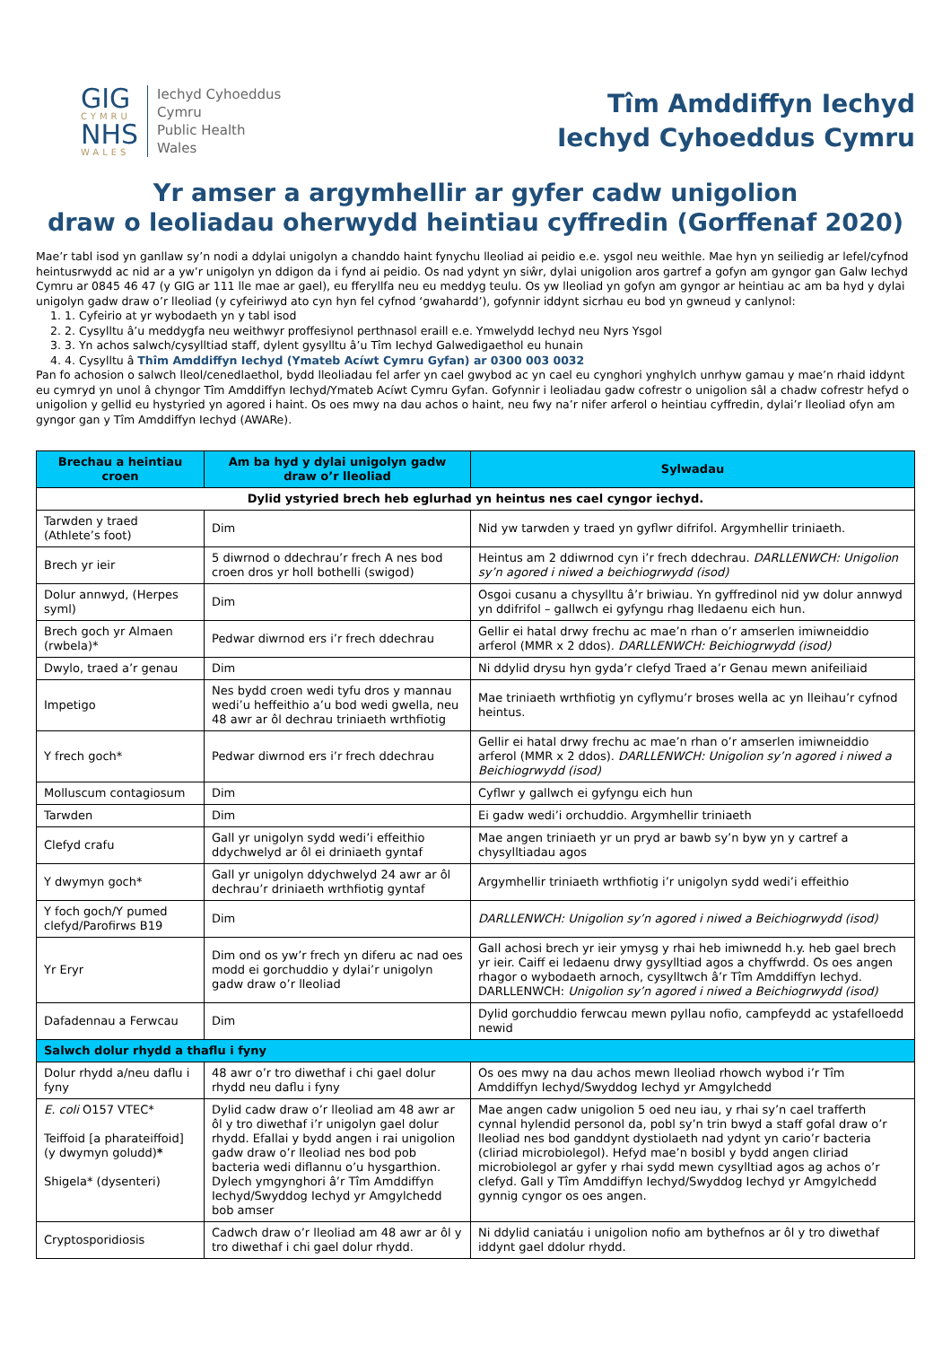GIG
CYMRU
NHS
WALES
Iechyd Cyhoeddus
Cymru
Public Health
Wales
Tîm Amddiffyn Iechyd
Iechyd Cyhoeddus Cymru
Yr amser a argymhellir ar gyfer cadw unigolion
draw o leoliadau oherwydd heintiau cyffredin (Gorffenaf 2020)
Mae’r tabl isod yn ganllaw sy’n nodi a ddylai unigolyn a chanddo haint fynychu lleoliad ai peidio e.e. ysgol neu weithle. Mae hyn yn seiliedig ar lefel/cyfnod heintusrwydd ac nid ar a yw’r unigolyn yn ddigon da i fynd ai peidio. Os nad ydynt yn siŵr, dylai unigolion aros gartref a gofyn am gyngor gan Galw Iechyd Cymru ar 0845 46 47 (y GIG ar 111 lle mae ar gael), eu fferyllfa neu eu meddyg teulu. Os yw lleoliad yn gofyn am gyngor ar heintiau ac am ba hyd y dylai unigolyn gadw draw o’r lleoliad (y cyfeiriwyd ato cyn hyn fel cyfnod ‘gwahardd’), gofynnir iddynt sicrhau eu bod yn gwneud y canlynol:
1. 1. Cyfeirio at yr wybodaeth yn y tabl isod
2. 2. Cysylltu â’u meddygfa neu weithwyr proffesiynol perthnasol eraill e.e. Ymwelydd Iechyd neu Nyrs Ysgol
3. 3. Yn achos salwch/cysylltiad staff, dylent gysylltu â’u Tîm Iechyd Galwedigaethol eu hunain
4. 4. Cysylltu â Thîm Amddiffyn Iechyd (Ymateb Acíwt Cymru Gyfan) ar 0300 003 0032
Pan fo achosion o salwch lleol/cenedlaethol, bydd lleoliadau fel arfer yn cael gwybod ac yn cael eu cynghori ynghylch unrhyw gamau y mae’n rhaid iddynt eu cymryd yn unol â chyngor Tîm Amddiffyn Iechyd/Ymateb Acíwt Cymru Gyfan. Gofynnir i leoliadau gadw cofrestr o unigolion sâl a chadw cofrestr hefyd o unigolion y gellid eu hystyried yn agored i haint. Os oes mwy na dau achos o haint, neu fwy na’r nifer arferol o heintiau cyffredin, dylai’r lleoliad ofyn am gyngor gan y Tîm Amddiffyn Iechyd (AWARe).
| Brechau a heintiau croen | Am ba hyd y dylai unigolyn gadw draw o’r lleoliad | Sylwadau |
| --- | --- | --- |
| Dylid ystyried brech heb eglurhad yn heintus nes cael cyngor iechyd. | | |
| Tarwden y traed (Athlete’s foot) | Dim | Nid yw tarwden y traed yn gyflwr difrifol. Argymhellir triniaeth. |
| Brech yr ieir | 5 diwrnod o ddechrau’r frech A nes bod croen dros yr holl bothelli (swigod) | Heintus am 2 ddiwrnod cyn i’r frech ddechrau. DARLLENWCH: Unigolion sy’n agored i niwed a beichiogrwydd (isod) |
| Dolur annwyd, (Herpes syml) | Dim | Osgoi cusanu a chysylltu â’r briwiau. Yn gyffredinol nid yw dolur annwyd yn ddifrifol – gallwch ei gyfyngu rhag lledaenu eich hun. |
| Brech goch yr Almaen (rwbela)* | Pedwar diwrnod ers i’r frech ddechrau | Gellir ei hatal drwy frechu ac mae’n rhan o’r amserlen imiwneiddio arferol (MMR x 2 ddos). DARLLENWCH: Beichiogrwydd (isod) |
| Dwylo, traed a’r genau | Dim | Ni ddylid drysu hyn gyda’r clefyd Traed a’r Genau mewn anifeiliaid |
| Impetigo | Nes bydd croen wedi tyfu dros y mannau wedi’u heffeithio a’u bod wedi gwella, neu 48 awr ar ôl dechrau triniaeth wrthfiotig | Mae triniaeth wrthfiotig yn cyflymu’r broses wella ac yn lleihau’r cyfnod heintus. |
| Y frech goch* | Pedwar diwrnod ers i’r frech ddechrau | Gellir ei hatal drwy frechu ac mae’n rhan o’r amserlen imiwneiddio arferol (MMR x 2 ddos). DARLLENWCH: Unigolion sy’n agored i niwed a Beichiogrwydd (isod) |
| Molluscum contagiosum | Dim | Cyflwr y gallwch ei gyfyngu eich hun |
| Tarwden | Dim | Ei gadw wedi’i orchuddio. Argymhellir triniaeth |
| Clefyd crafu | Gall yr unigolyn sydd wedi’i effeithio ddychwelyd ar ôl ei driniaeth gyntaf | Mae angen triniaeth yr un pryd ar bawb sy’n byw yn y cartref a chysylltiadau agos |
| Y dwymyn goch* | Gall yr unigolyn ddychwelyd 24 awr ar ôl dechrau’r driniaeth wrthfiotig gyntaf | Argymhellir triniaeth wrthfiotig i’r unigolyn sydd wedi’i effeithio |
| Y foch goch/Y pumed clefyd/Parofirws B19 | Dim | DARLLENWCH: Unigolion sy’n agored i niwed a Beichiogrwydd (isod) |
| Yr Eryr | Dim ond os yw’r frech yn diferu ac nad oes modd ei gorchuddio y dylai’r unigolyn gadw draw o’r lleoliad | Gall achosi brech yr ieir ymysg y rhai heb imiwnedd h.y. heb gael brech yr ieir. Caiff ei ledaenu drwy gysylltiad agos a chyffwrdd. Os oes angen rhagor o wybodaeth arnoch, cysylltwch â’r Tîm Amddiffyn Iechyd. DARLLENWCH: Unigolion sy’n agored i niwed a Beichiogrwydd (isod) |
| Dafadennau a Ferwcau | Dim | Dylid gorchuddio ferwcau mewn pyllau nofio, campfeydd ac ystafelloedd newid |
| Salwch dolur rhydd a thaflu i fyny | | |
| Dolur rhydd a/neu daflu i fyny | 48 awr o’r tro diwethaf i chi gael dolur rhydd neu daflu i fyny | Os oes mwy na dau achos mewn lleoliad rhowch wybod i’r Tîm Amddiffyn Iechyd/Swyddog Iechyd yr Amgylchedd |
| E. coli O157 VTEC* Teiffoid [a pharateiffoid] (y dwymyn goludd) * Shigela* (dysenteri) | Dylid cadw draw o’r lleoliad am 48 awr ar ôl y tro diwethaf i’r unigolyn gael dolur rhydd. Efallai y bydd angen i rai unigolion gadw draw o’r lleoliad nes bod pob bacteria wedi diflannu o’u hysgarthion. Dylech ymgynghori â’r Tîm Amddiffyn Iechyd/Swyddog Iechyd yr Amgylchedd bob amser | Mae angen cadw unigolion 5 oed neu iau, y rhai sy’n cael trafferth cynnal hylendid personol da, pobl sy’n trin bwyd a staff gofal draw o’r lleoliad nes bod ganddynt dystiolaeth nad ydynt yn cario’r bacteria (cliriad microbiolegol). Hefyd mae’n bosibl y bydd angen cliriad microbiolegol ar gyfer y rhai sydd mewn cysylltiad agos ag achos o’r clefyd. Gall y Tîm Amddiffyn Iechyd/Swyddog Iechyd yr Amgylchedd gynnig cyngor os oes angen. |
| Cryptosporidiosis | Cadwch draw o’r lleoliad am 48 awr ar ôl y tro diwethaf i chi gael dolur rhydd. | Ni ddylid caniatáu i unigolion nofio am bythefnos ar ôl y tro diwethaf iddynt gael ddolur rhydd. |